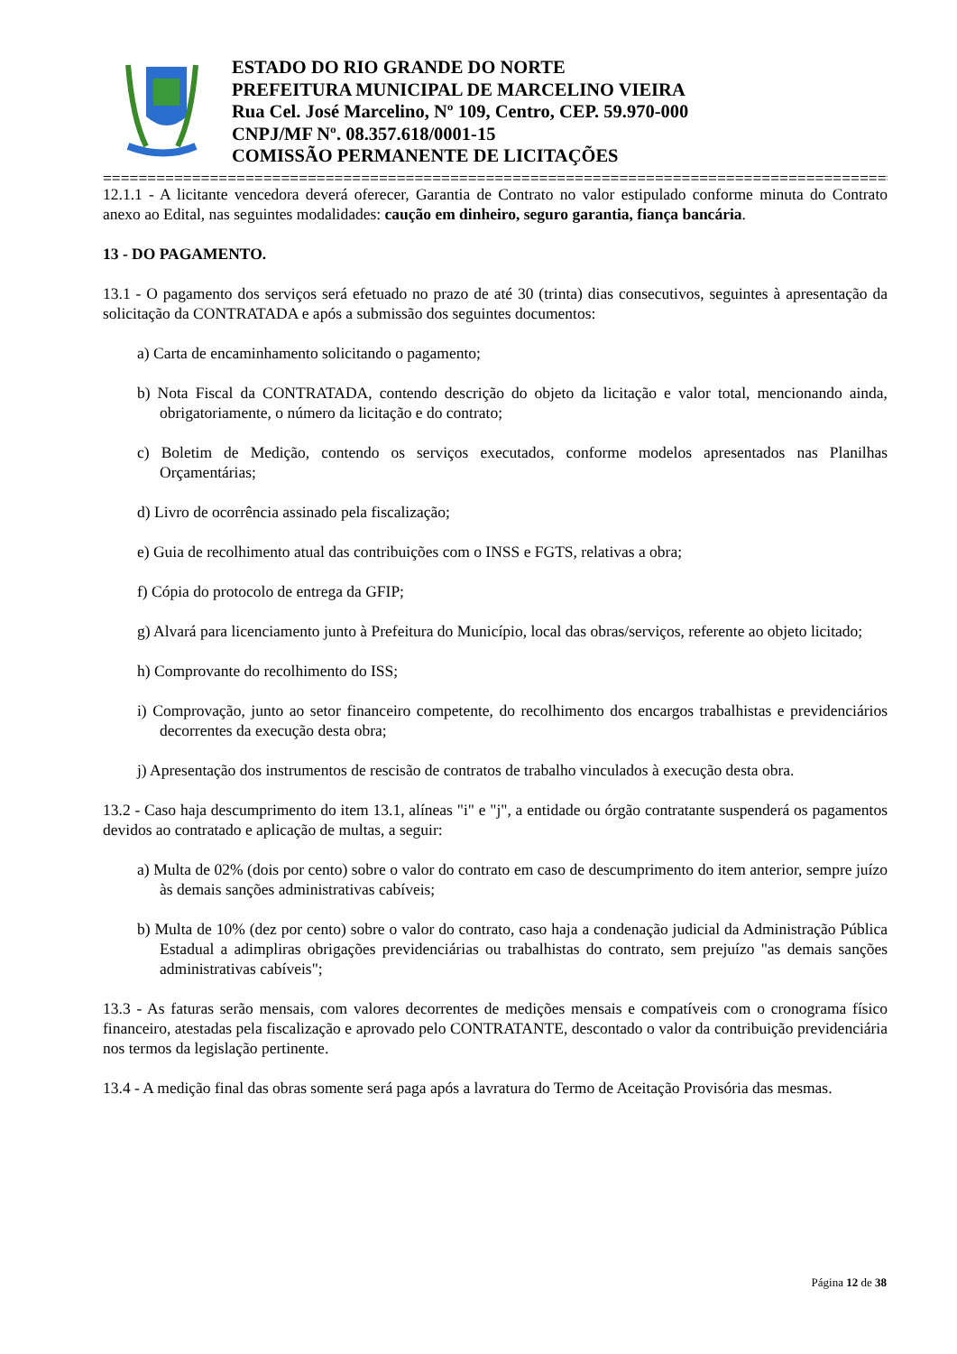ESTADO DO RIO GRANDE DO NORTE
PREFEITURA MUNICIPAL DE MARCELINO VIEIRA
Rua Cel. José Marcelino, Nº 109, Centro, CEP. 59.970-000
CNPJ/MF Nº. 08.357.618/0001-15
COMISSÃO PERMANENTE DE LICITAÇÕES
================================================================================================
12.1.1 - A licitante vencedora deverá oferecer, Garantia de Contrato no valor estipulado conforme minuta do Contrato anexo ao Edital, nas seguintes modalidades: caução em dinheiro, seguro garantia, fiança bancária.
13 - DO PAGAMENTO.
13.1 - O pagamento dos serviços será efetuado no prazo de até 30 (trinta) dias consecutivos, seguintes à apresentação da solicitação da CONTRATADA e após a submissão dos seguintes documentos:
a) Carta de encaminhamento solicitando o pagamento;
b) Nota Fiscal da CONTRATADA, contendo descrição do objeto da licitação e valor total, mencionando ainda, obrigatoriamente, o número da licitação e do contrato;
c) Boletim de Medição, contendo os serviços executados, conforme modelos apresentados nas Planilhas Orçamentárias;
d) Livro de ocorrência assinado pela fiscalização;
e) Guia de recolhimento atual das contribuições com o INSS e FGTS, relativas a obra;
f) Cópia do protocolo de entrega da GFIP;
g) Alvará para licenciamento junto à Prefeitura do Município, local das obras/serviços, referente ao objeto licitado;
h) Comprovante do recolhimento do ISS;
i) Comprovação, junto ao setor financeiro competente, do recolhimento dos encargos trabalhistas e previdenciários decorrentes da execução desta obra;
j) Apresentação dos instrumentos de rescisão de contratos de trabalho vinculados à execução desta obra.
13.2 - Caso haja descumprimento do item 13.1, alíneas "i" e "j", a entidade ou órgão contratante suspenderá os pagamentos devidos ao contratado e aplicação de multas, a seguir:
a) Multa de 02% (dois por cento) sobre o valor do contrato em caso de descumprimento do item anterior, sempre juízo às demais sanções administrativas cabíveis;
b) Multa de 10% (dez por cento) sobre o valor do contrato, caso haja a condenação judicial da Administração Pública Estadual a adimpliras obrigações previdenciárias ou trabalhistas do contrato, sem prejuízo "as demais sanções administrativas cabíveis";
13.3 - As faturas serão mensais, com valores decorrentes de medições mensais e compatíveis com o cronograma físico financeiro, atestadas pela fiscalização e aprovado pelo CONTRATANTE, descontado o valor da contribuição previdenciária nos termos da legislação pertinente.
13.4 - A medição final das obras somente será paga após a lavratura do Termo de Aceitação Provisória das mesmas.
Página 12 de 38